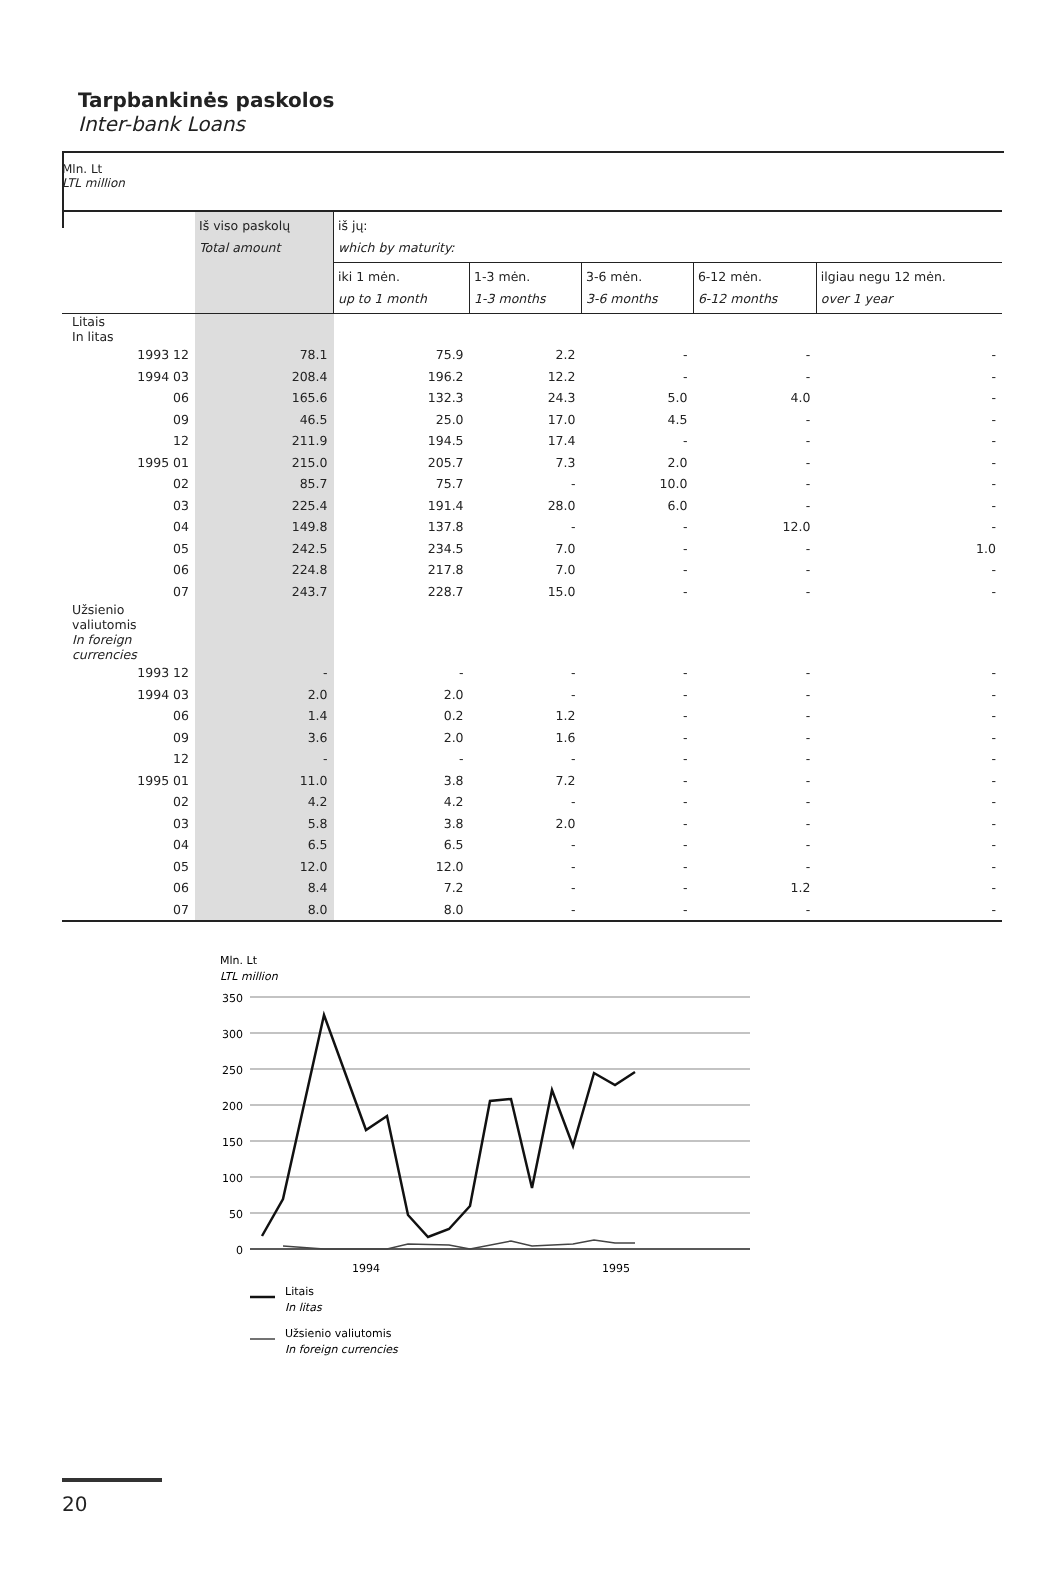Tarpbankinės paskolos
Inter-bank Loans
Mln. Lt
LTL million
| | Iš viso paskolų Total amount | iš jų: which by maturity: | | | | |
| --- | --- | --- | --- | --- | --- | --- |
| | | iki 1 mėn. up to 1 month | 1-3 mėn. 1-3 months | 3-6 mėn. 3-6 months | 6-12 mėn. 6-12 months | ilgiau negu 12 mėn. over 1 year |
| Litais In litas | | | | | | |
| 1993 12 | 78.1 | 75.9 | 2.2 | - | - | - |
| 1994 03 | 208.4 | 196.2 | 12.2 | - | - | - |
| 06 | 165.6 | 132.3 | 24.3 | 5.0 | 4.0 | - |
| 09 | 46.5 | 25.0 | 17.0 | 4.5 | - | - |
| 12 | 211.9 | 194.5 | 17.4 | - | - | - |
| 1995 01 | 215.0 | 205.7 | 7.3 | 2.0 | - | - |
| 02 | 85.7 | 75.7 | - | 10.0 | - | - |
| 03 | 225.4 | 191.4 | 28.0 | 6.0 | - | - |
| 04 | 149.8 | 137.8 | - | - | 12.0 | - |
| 05 | 242.5 | 234.5 | 7.0 | - | - | 1.0 |
| 06 | 224.8 | 217.8 | 7.0 | - | - | - |
| 07 | 243.7 | 228.7 | 15.0 | - | - | - |
| Užsienio valiutomis In foreign currencies | | | | | | |
| 1993 12 | - | - | - | - | - | - |
| 1994 03 | 2.0 | 2.0 | - | - | - | - |
| 06 | 1.4 | 0.2 | 1.2 | - | - | - |
| 09 | 3.6 | 2.0 | 1.6 | - | - | - |
| 12 | - | - | - | - | - | - |
| 1995 01 | 11.0 | 3.8 | 7.2 | - | - | - |
| 02 | 4.2 | 4.2 | - | - | - | - |
| 03 | 5.8 | 3.8 | 2.0 | - | - | - |
| 04 | 6.5 | 6.5 | - | - | - | - |
| 05 | 12.0 | 12.0 | - | - | - | - |
| 06 | 8.4 | 7.2 | - | - | 1.2 | - |
| 07 | 8.0 | 8.0 | - | - | - | - |
Mln. Lt
LTL million
350
300
250
200
150
100
50
0
1994
1995
Litais
In litas
Užsienio valiutomis
In foreign currencies
20